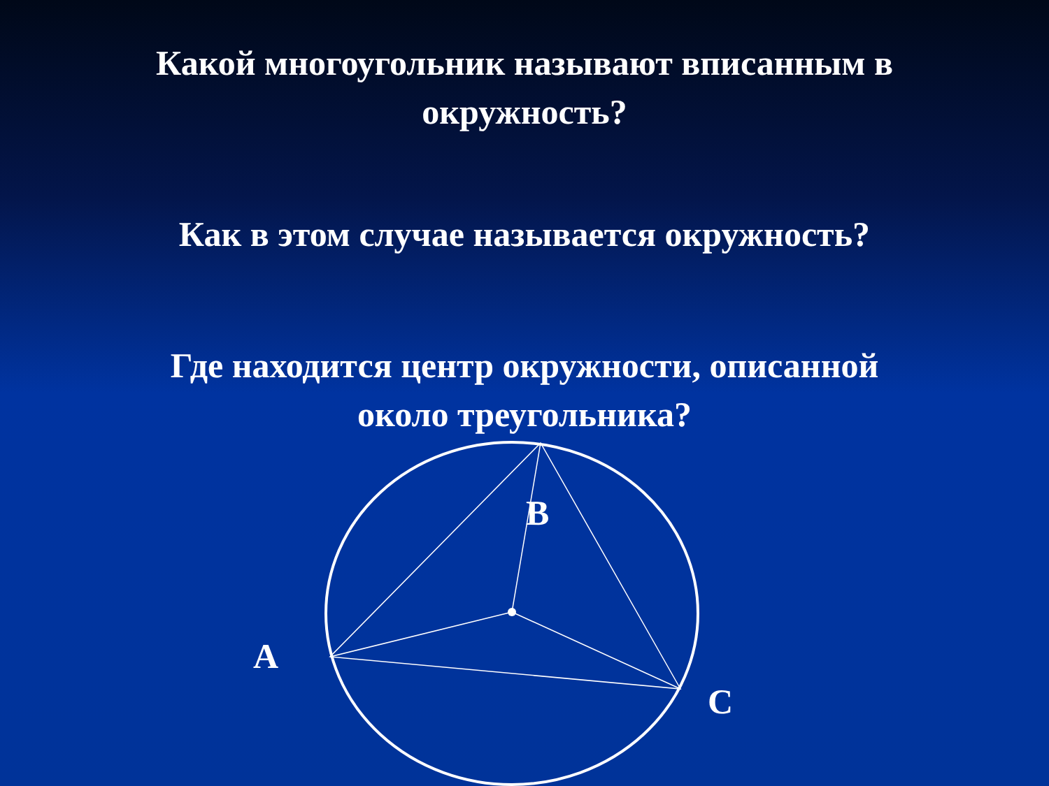Какой многоугольник называют вписанным в
окружность?
Как в этом случае называется окружность?
Где находится центр окружности, описанной
около треугольника?
B
A
C